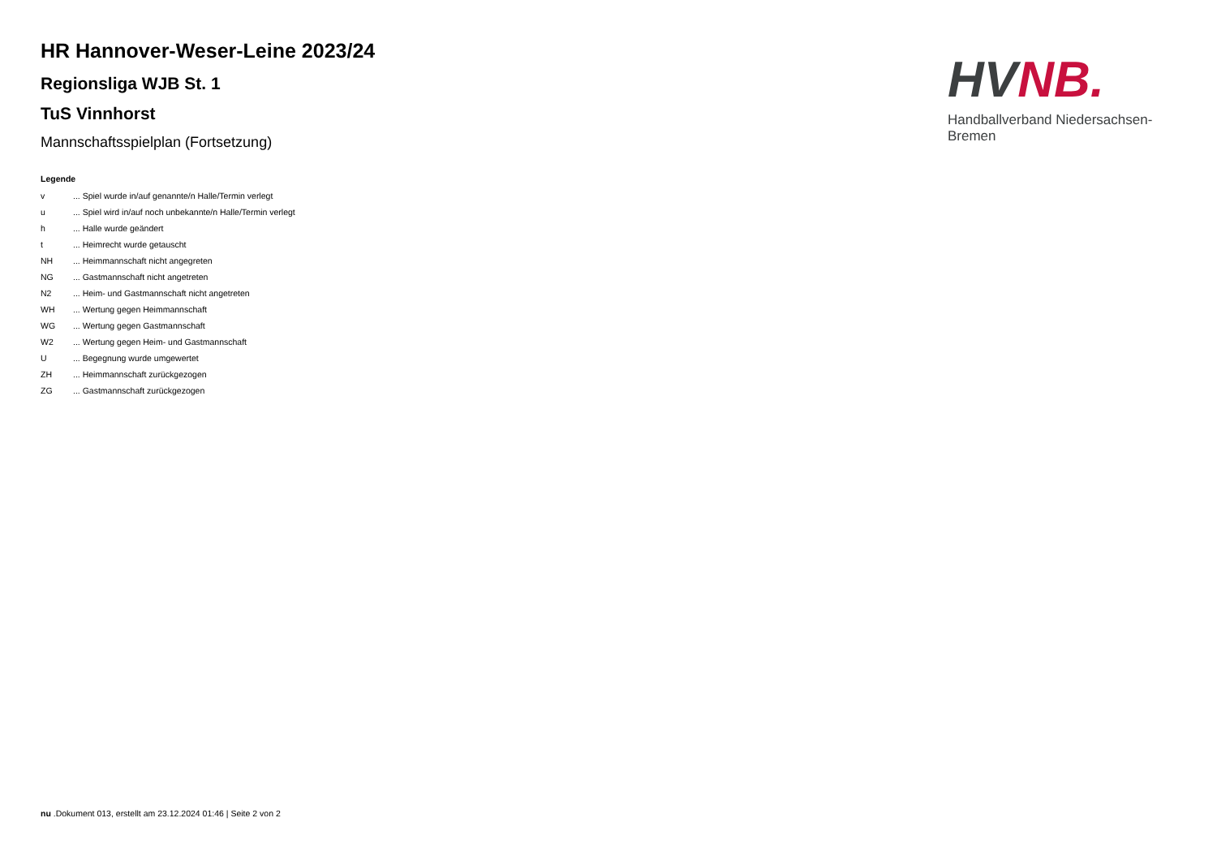HR Hannover-Weser-Leine 2023/24
Regionsliga WJB St. 1
TuS Vinnhorst
Mannschaftsspielplan (Fortsetzung)
Legende
| v | ... Spiel wurde in/auf genannte/n Halle/Termin verlegt |
| u | ... Spiel wird in/auf noch unbekannte/n Halle/Termin verlegt |
| h | ... Halle wurde geändert |
| t | ... Heimrecht wurde getauscht |
| NH | ... Heimmannschaft nicht angegreten |
| NG | ... Gastmannschaft nicht angetreten |
| N2 | ... Heim- und Gastmannschaft nicht angetreten |
| WH | ... Wertung gegen Heimmannschaft |
| WG | ... Wertung gegen Gastmannschaft |
| W2 | ... Wertung gegen Heim- und Gastmannschaft |
| U | ... Begegnung wurde umgewertet |
| ZH | ... Heimmannschaft zurückgezogen |
| ZG | ... Gastmannschaft zurückgezogen |
HV NB.
Handballverband Niedersachsen-Bremen
nu .Dokument 013, erstellt am 23.12.2024 01:46 | Seite 2 von 2